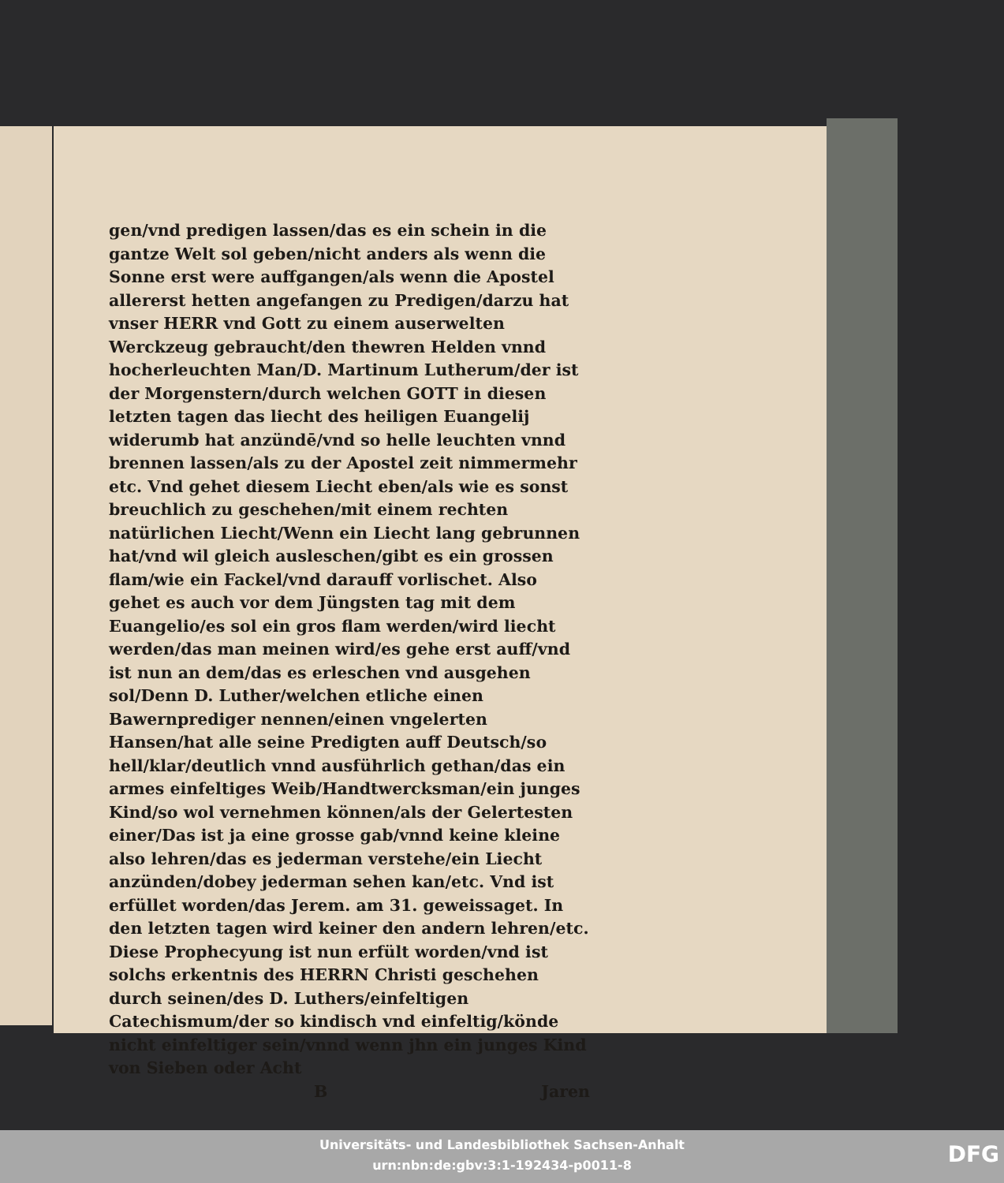gen/vnd predigen lassen/das es ein schein in die gantze Welt sol geben/nicht anders als wenn die Sonne erst were auffgangen/als wenn die Apostel allererst hetten angefangen zu Predigen/darzu hat vnser HERR vnd Gott zu einem auserwelten Werckzeug gebraucht/den thewren Helden vnnd hocherleuchten Man/D. Martinum Lutherum/der ist der Morgenstern/durch welchen GOTT in diesen letzten tagen das liecht des heiligen Euangelij widerumb hat anzündē/vnd so helle leuchten vnnd brennen lassen/als zu der Apostel zeit nimmermehr etc. Vnd gehet diesem Liecht eben/als wie es sonst breuchlich zu geschehen/mit einem rechten natürlichen Liecht/Wenn ein Liecht lang gebrunnen hat/vnd wil gleich ausleschen/gibt es ein grossen flam/wie ein Fackel/vnd darauff vorlischet. Also gehet es auch vor dem Jüngsten tag mit dem Euangelio/es sol ein gros flam werden/wird liecht werden/das man meinen wird/es gehe erst auff/vnd ist nun an dem/das es erleschen vnd ausgehen sol/Denn D. Luther/welchen etliche einen Bawernprediger nennen/einen vngelerten Hansen/hat alle seine Predigten auff Deutsch/so hell/klar/deutlich vnnd ausführlich gethan/das ein armes einfeltiges Weib/Handtwercksman/ein junges Kind/so wol vernehmen können/als der Gelertesten einer/Das ist ja eine grosse gab/vnnd keine kleine also lehren/das es jederman verstehe/ein Liecht anzünden/dobey jederman sehen kan/etc. Vnd ist erfüllet worden/das Jerem. am 31. geweissaget. In den letzten tagen wird keiner den andern lehren/etc. Diese Prophecyung ist nun erfült worden/vnd ist solchs erkentnis des HERRN Christi geschehen durch seinen/des D. Luthers/einfeltigen Catechismum/der so kindisch vnd einfeltig/könde nicht einfeltiger sein/vnnd wenn jhn ein junges Kind von Sieben oder Acht
B Jaren
Universitäts- und Landesbibliothek Sachsen-Anhalt
urn:nbn:de:gbv:3:1-192434-p0011-8
DFG